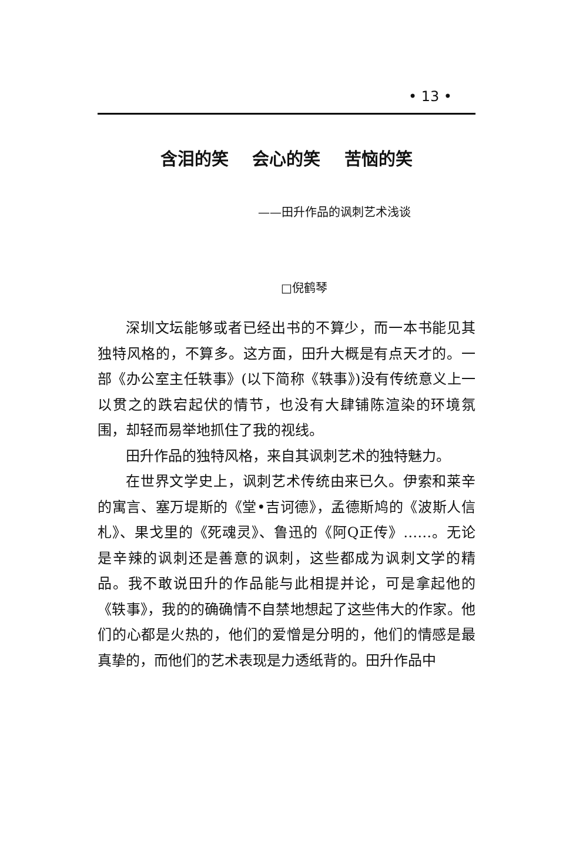• 13 •
含泪的笑 会心的笑 苦恼的笑
——田升作品的讽刺艺术浅谈
□倪鹤琴
深圳文坛能够或者已经出书的不算少，而一本书能见其独特风格的，不算多。这方面，田升大概是有点天才的。一部《办公室主任轶事》(以下简称《轶事》)没有传统意义上一以贯之的跌宕起伏的情节，也没有大肆铺陈渲染的环境氛围，却轻而易举地抓住了我的视线。
田升作品的独特风格，来自其讽刺艺术的独特魅力。
在世界文学史上，讽刺艺术传统由来已久。伊索和莱辛的寓言、塞万堤斯的《堂•吉诃德》，孟德斯鸠的《波斯人信札》、果戈里的《死魂灵》、鲁迅的《阿Q正传》……。无论是辛辣的讽刺还是善意的讽刺，这些都成为讽刺文学的精品。我不敢说田升的作品能与此相提并论，可是拿起他的《轶事》，我的的确确情不自禁地想起了这些伟大的作家。他们的心都是火热的，他们的爱憎是分明的，他们的情感是最真挚的，而他们的艺术表现是力透纸背的。田升作品中